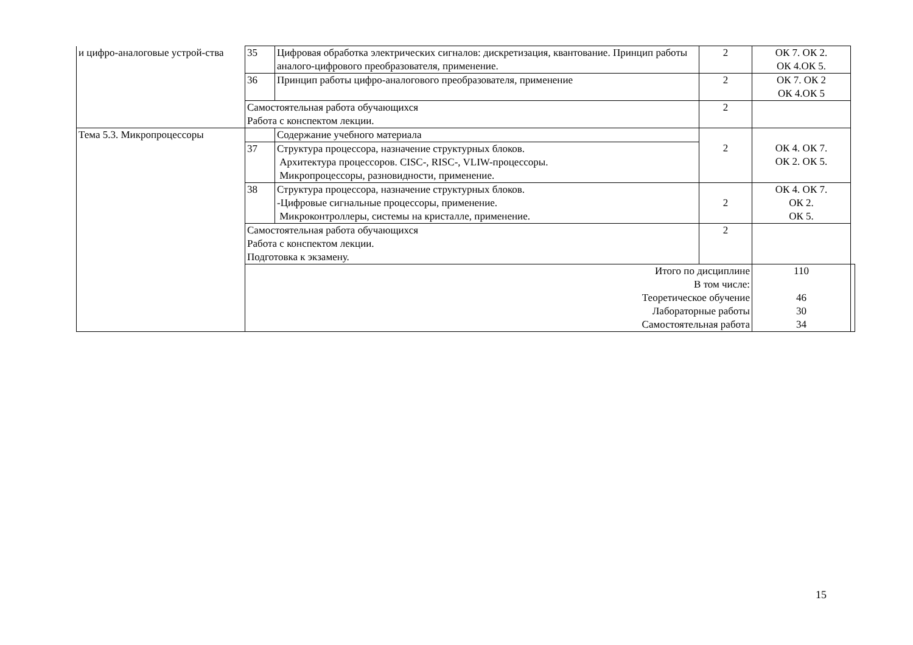| и цифро-аналоговые устрой-ства | 35 | Цифровая обработка электрических сигналов: дискретизация, квантование. Принцип работы аналого-цифрового преобразователя, применение. | 2 | ОК 7. ОК 2. ОК 4.ОК 5. | |
| | 36 | Принцип работы цифро-аналогового преобразователя, применение | 2 | ОК 7. ОК 2 ОК 4.ОК 5 | |
| | Самостоятельная работа обучающихся Работа с конспектом лекции. | | 2 | | |
| Тема 5.3. Микропроцессоры | | Содержание учебного материала | 2 | ОК 4. ОК 7. ОК 2. ОК 5. | |
| | 37 | Структура процессора, назначение структурных блоков. Архитектура процессоров. CISC-, RISC-, VLIW-процессоры. Микропроцессоры, разновидности, применение. | | | |
| | 38 | Структура процессора, назначение структурных блоков. -Цифровые сигнальные процессоры, применение. Микроконтроллеры, системы на кристалле, применение. | 2 | ОК 4. ОК 7. ОК 2. ОК 5. | |
| | Самостоятельная работа обучающихся Работа с конспектом лекции. Подготовка к экзамену. | | 2 | | |
| | Итого по дисциплине В том числе: Теоретическое обучение Лабораторные работы Самостоятельная работа | | | 110 46 30 34 | |
15